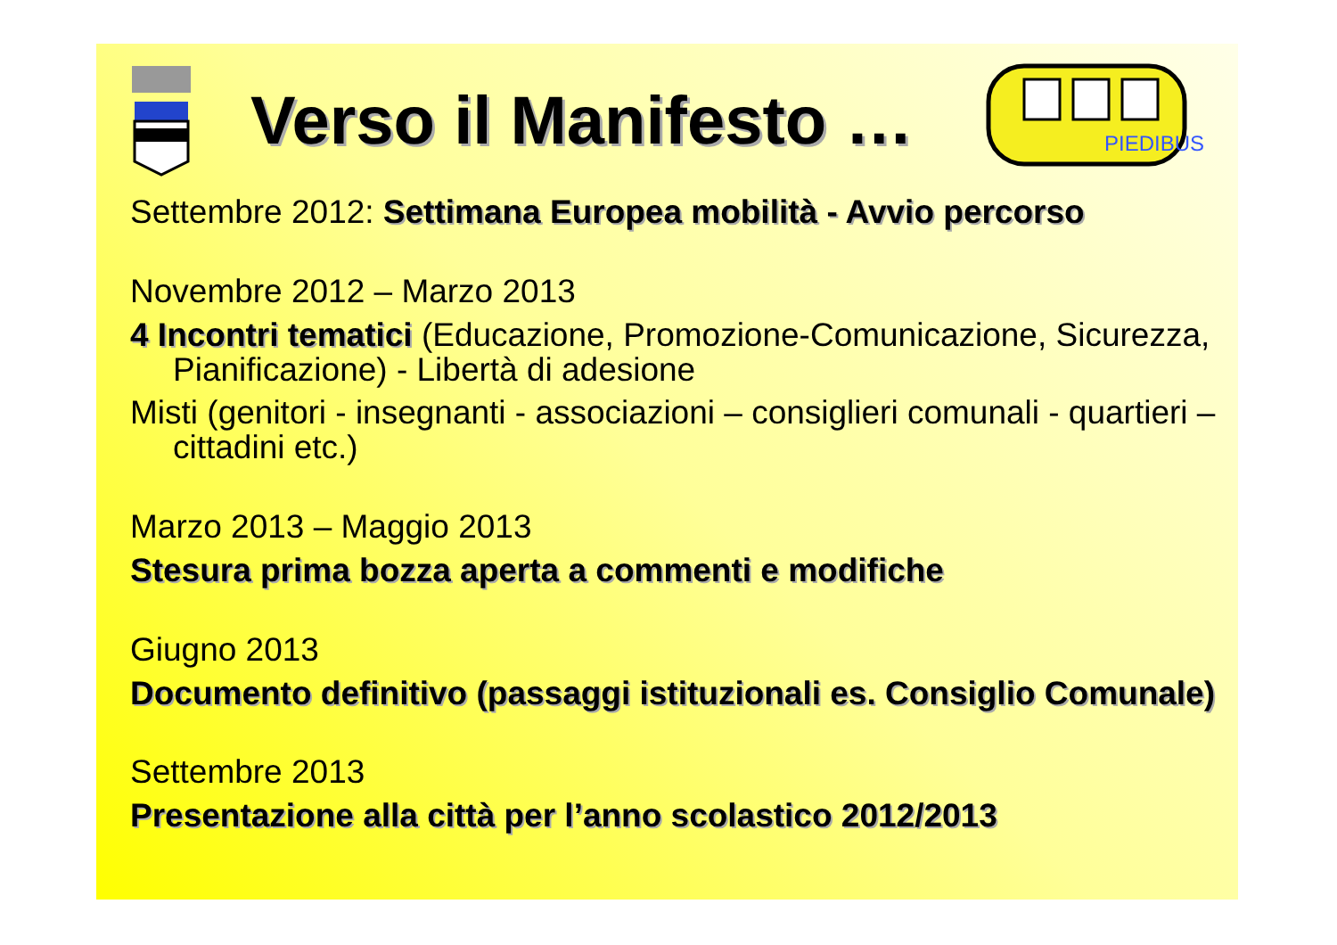Verso il Manifesto …
PIEDIBUS
Settembre 2012: Settimana Europea mobilità - Avvio percorso
Novembre 2012 – Marzo 2013
4 Incontri tematici (Educazione, Promozione-Comunicazione, Sicurezza, Pianificazione) - Libertà di adesione
Misti (genitori - insegnanti - associazioni – consiglieri comunali - quartieri – cittadini etc.)
Marzo 2013 – Maggio 2013
Stesura prima bozza aperta a commenti e modifiche
Giugno 2013
Documento definitivo (passaggi istituzionali es. Consiglio Comunale)
Settembre 2013
Presentazione alla città per l’anno scolastico 2012/2013